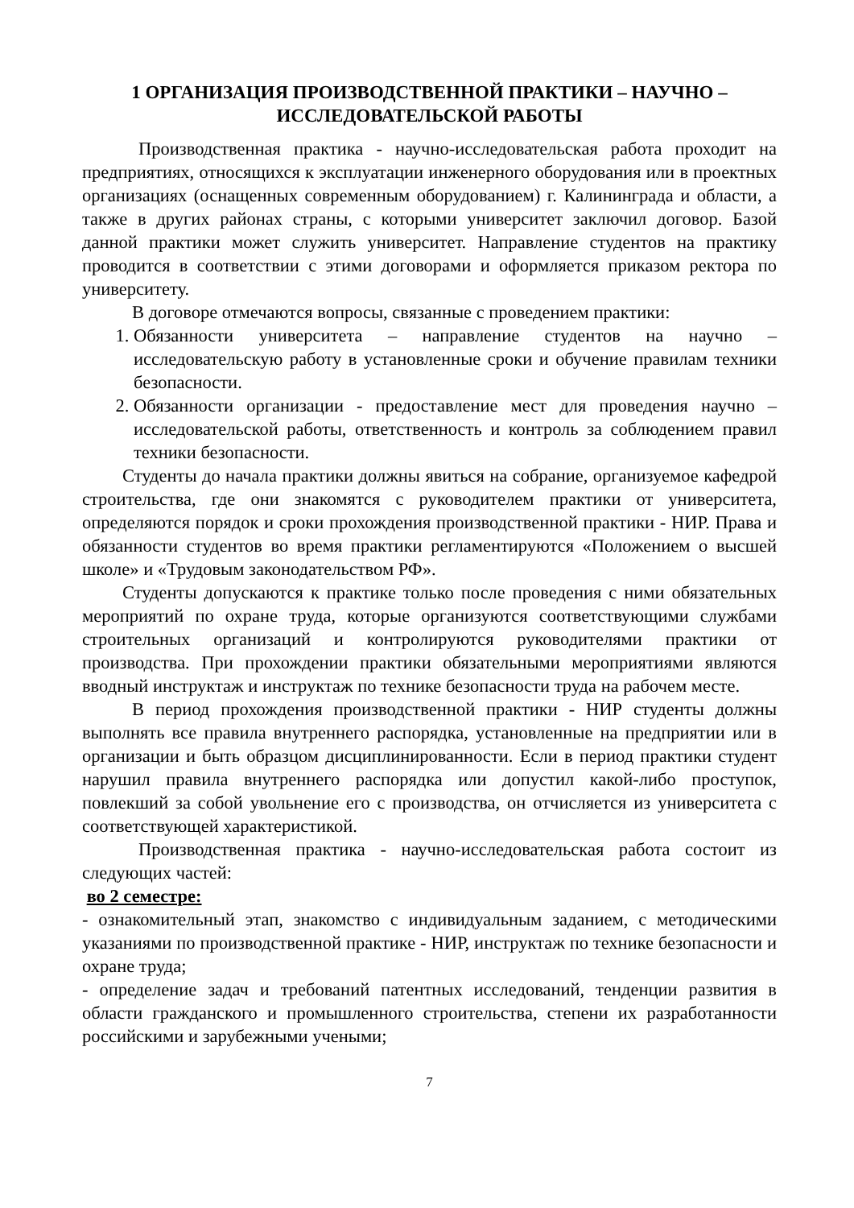1 ОРГАНИЗАЦИЯ ПРОИЗВОДСТВЕННОЙ ПРАКТИКИ – НАУЧНО –
ИССЛЕДОВАТЕЛЬСКОЙ РАБОТЫ
Производственная практика - научно-исследовательская работа проходит на предприятиях, относящихся к эксплуатации инженерного оборудования или в проектных организациях (оснащенных современным оборудованием) г. Калининграда и области, а также в других районах страны, с которыми университет заключил договор. Базой данной практики может служить университет. Направление студентов на практику проводится в соответствии с этими договорами и оформляется приказом ректора по университету.
В договоре отмечаются вопросы, связанные с проведением практики:
1. Обязанности университета – направление студентов на научно – исследовательскую работу в установленные сроки и обучение правилам техники безопасности.
2. Обязанности организации - предоставление мест для проведения научно – исследовательской работы, ответственность и контроль за соблюдением правил техники безопасности.
Студенты до начала практики должны явиться на собрание, организуемое кафедрой строительства, где они знакомятся с руководителем практики от университета, определяются порядок и сроки прохождения производственной практики - НИР. Права и обязанности студентов во время практики регламентируются «Положением о высшей школе» и «Трудовым законодательством РФ».
Студенты допускаются к практике только после проведения с ними обязательных мероприятий по охране труда, которые организуются соответствующими службами строительных организаций и контролируются руководителями практики от производства. При прохождении практики обязательными мероприятиями являются вводный инструктаж и инструктаж по технике безопасности труда на рабочем месте.
В период прохождения производственной практики - НИР студенты должны выполнять все правила внутреннего распорядка, установленные на предприятии или в организации и быть образцом дисциплинированности. Если в период практики студент нарушил правила внутреннего распорядка или допустил какой-либо проступок, повлекший за собой увольнение его с производства, он отчисляется из университета с соответствующей характеристикой.
Производственная практика - научно-исследовательская работа состоит из следующих частей:
во 2 семестре:
- ознакомительный этап, знакомство с индивидуальным заданием, с методическими указаниями по производственной практике - НИР, инструктаж по технике безопасности и охране труда;
- определение задач и требований патентных исследований, тенденции развития в области гражданского и промышленного строительства, степени их разработанности российскими и зарубежными учеными;
7